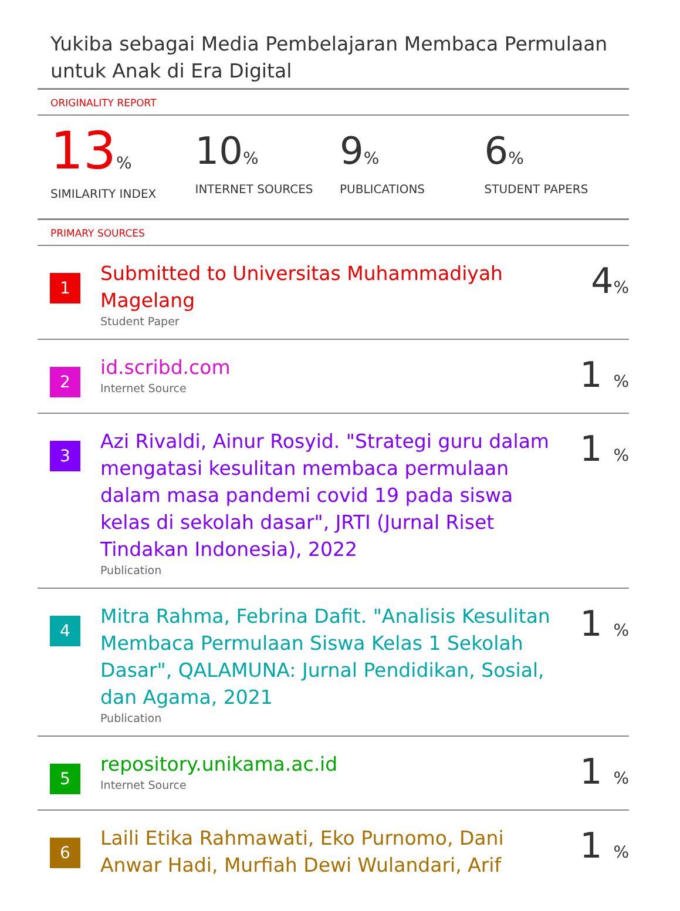Yukiba sebagai Media Pembelajaran Membaca Permulaan untuk Anak di Era Digital
ORIGINALITY REPORT
13%
SIMILARITY INDEX
10%
INTERNET SOURCES
9%
PUBLICATIONS
6%
STUDENT PAPERS
PRIMARY SOURCES
1
Submitted to Universitas Muhammadiyah Magelang
Student Paper
4%
2
id.scribd.com
Internet Source
1 %
3
Azi Rivaldi, Ainur Rosyid. "Strategi guru dalam mengatasi kesulitan membaca permulaan dalam masa pandemi covid 19 pada siswa kelas di sekolah dasar", JRTI (Jurnal Riset Tindakan Indonesia), 2022
Publication
1 %
4
Mitra Rahma, Febrina Dafit. "Analisis Kesulitan Membaca Permulaan Siswa Kelas 1 Sekolah Dasar", QALAMUNA: Jurnal Pendidikan, Sosial, dan Agama, 2021
Publication
1 %
5
repository.unikama.ac.id
Internet Source
1 %
6
Laili Etika Rahmawati, Eko Purnomo, Dani Anwar Hadi, Murfiah Dewi Wulandari, Arif
1 %